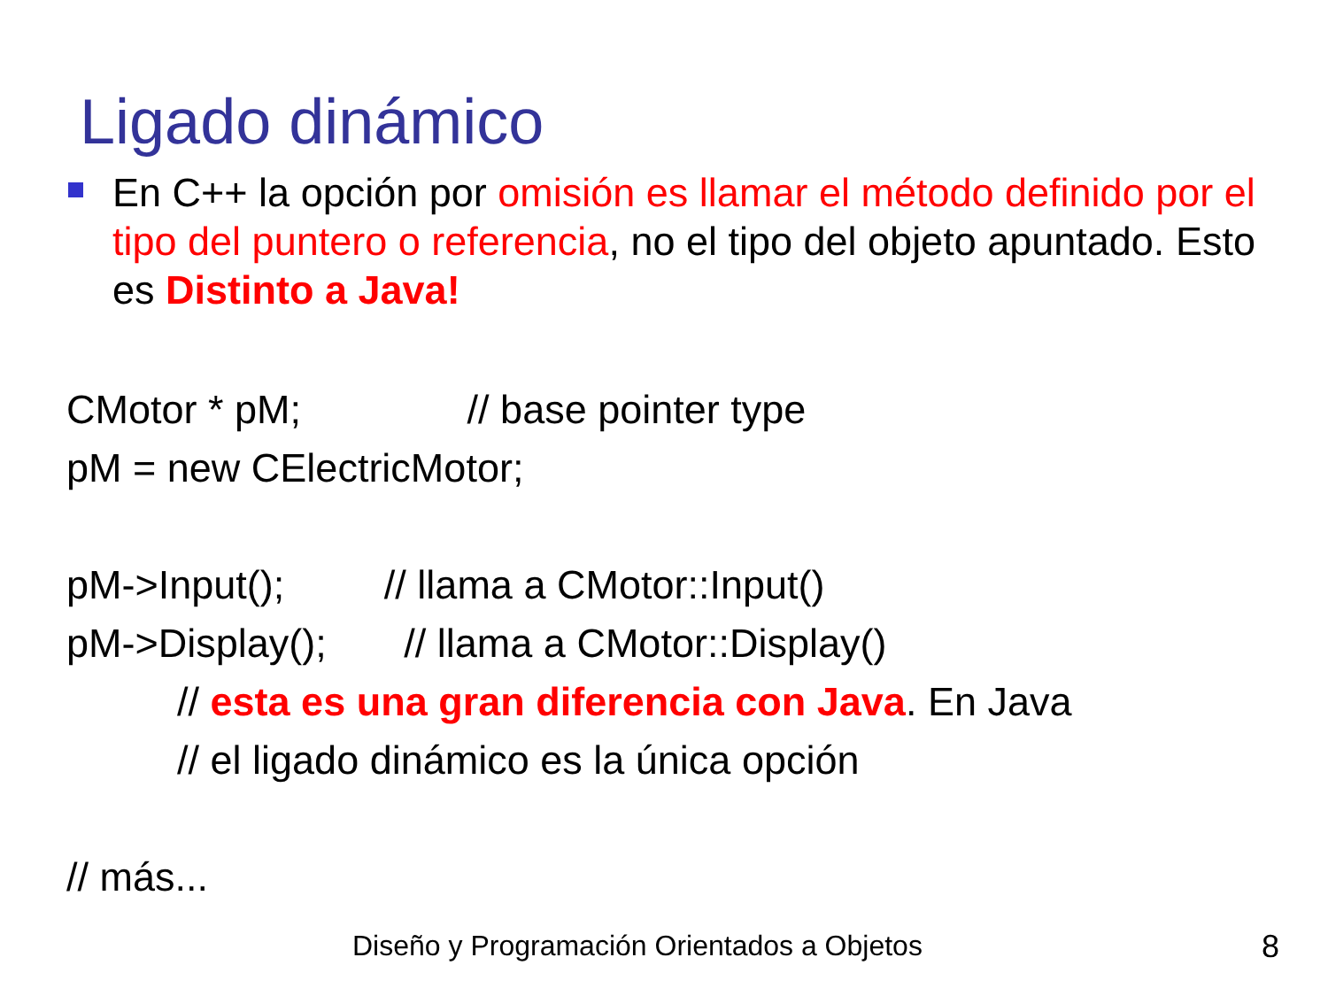Ligado dinámico
En C++ la opción por omisión es llamar el método definido por el tipo del puntero o referencia, no el tipo del objeto apuntado. Esto es Distinto a Java!
CMotor * pM; // base pointer type
pM = new CElectricMotor;
pM->Input(); // llama a CMotor::Input()
pM->Display(); // llama a CMotor::Display()
// esta es una gran diferencia con Java. En Java
// el ligado dinámico es la única opción
// más...
Diseño y Programación Orientados a Objetos
8